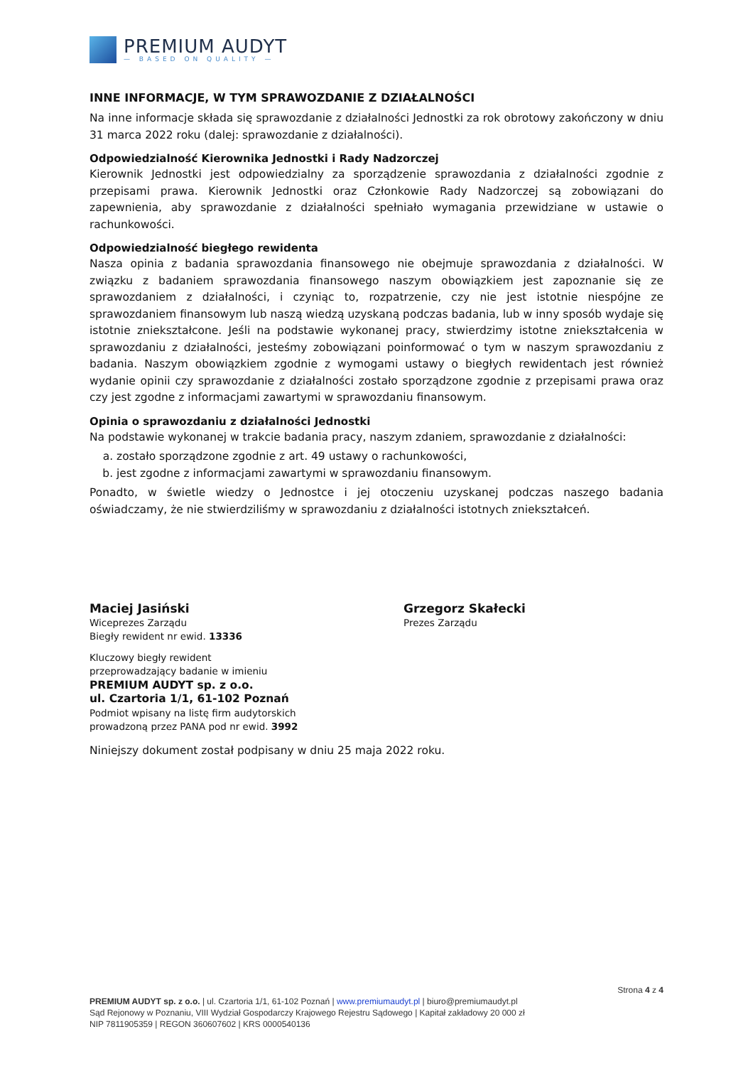PREMIUM AUDYT
— BASED ON QUALITY —
INNE INFORMACJE, W TYM SPRAWOZDANIE Z DZIAŁALNOŚCI
Na inne informacje składa się sprawozdanie z działalności Jednostki za rok obrotowy zakończony w dniu 31 marca 2022 roku (dalej: sprawozdanie z działalności).
Odpowiedzialność Kierownika Jednostki i Rady Nadzorczej
Kierownik Jednostki jest odpowiedzialny za sporządzenie sprawozdania z działalności zgodnie z przepisami prawa. Kierownik Jednostki oraz Członkowie Rady Nadzorczej są zobowiązani do zapewnienia, aby sprawozdanie z działalności spełniało wymagania przewidziane w ustawie o rachunkowości.
Odpowiedzialność biegłego rewidenta
Nasza opinia z badania sprawozdania finansowego nie obejmuje sprawozdania z działalności. W związku z badaniem sprawozdania finansowego naszym obowiązkiem jest zapoznanie się ze sprawozdaniem z działalności, i czyniąc to, rozpatrzenie, czy nie jest istotnie niespójne ze sprawozdaniem finansowym lub naszą wiedzą uzyskaną podczas badania, lub w inny sposób wydaje się istotnie zniekształcone. Jeśli na podstawie wykonanej pracy, stwierdzimy istotne zniekształcenia w sprawozdaniu z działalności, jesteśmy zobowiązani poinformować o tym w naszym sprawozdaniu z badania. Naszym obowiązkiem zgodnie z wymogami ustawy o biegłych rewidentach jest również wydanie opinii czy sprawozdanie z działalności zostało sporządzone zgodnie z przepisami prawa oraz czy jest zgodne z informacjami zawartymi w sprawozdaniu finansowym.
Opinia o sprawozdaniu z działalności Jednostki
Na podstawie wykonanej w trakcie badania pracy, naszym zdaniem, sprawozdanie z działalności:
a. zostało sporządzone zgodnie z art. 49 ustawy o rachunkowości,
b. jest zgodne z informacjami zawartymi w sprawozdaniu finansowym.
Ponadto, w świetle wiedzy o Jednostce i jej otoczeniu uzyskanej podczas naszego badania oświadczamy, że nie stwierdziliśmy w sprawozdaniu z działalności istotnych zniekształceń.
Maciej Jasiński
Wiceprezes Zarządu
Biegły rewident nr ewid. 13336
Kluczowy biegły rewident
przeprowadzający badanie w imieniu
PREMIUM AUDYT sp. z o.o.
ul. Czartoria 1/1, 61-102 Poznań
Podmiot wpisany na listę firm audytorskich
prowadzoną przez PANA pod nr ewid. 3992
Grzegorz Skałecki
Prezes Zarządu
Niniejszy dokument został podpisany w dniu 25 maja 2022 roku.
Strona 4 z 4
PREMIUM AUDYT sp. z o.o. | ul. Czartoria 1/1, 61-102 Poznań | www.premiumaudyt.pl | biuro@premiumaudyt.pl
Sąd Rejonowy w Poznaniu, VIII Wydział Gospodarczy Krajowego Rejestru Sądowego | Kapitał zakładowy 20 000 zł
NIP 7811905359 | REGON 360607602 | KRS 0000540136